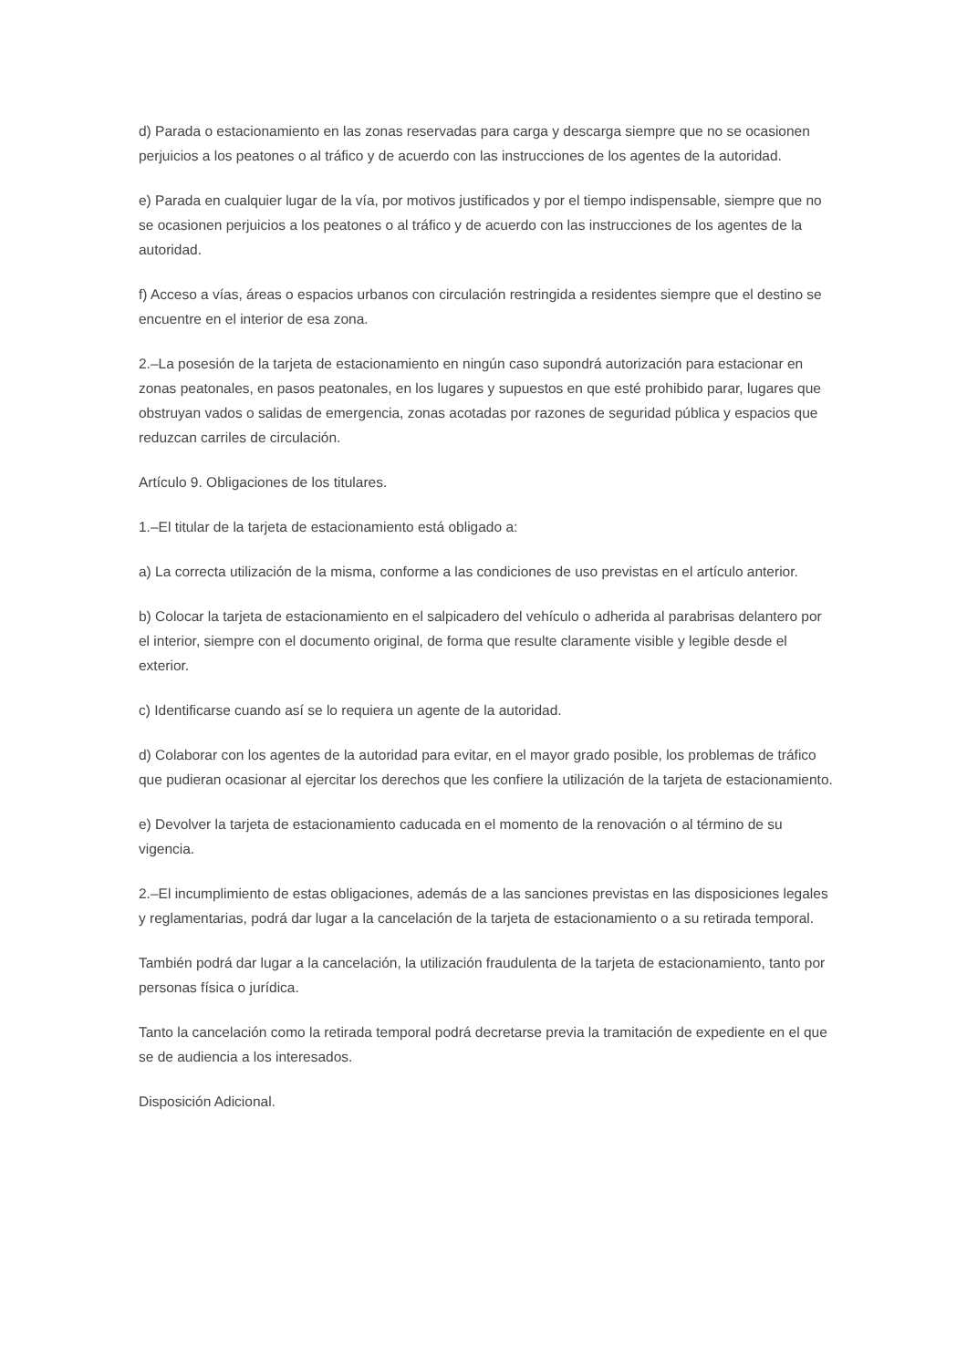d) Parada o estacionamiento en las zonas reservadas para carga y descarga siempre que no se ocasionen perjuicios a los peatones o al tráfico y de acuerdo con las instrucciones de los agentes de la autoridad.
e) Parada en cualquier lugar de la vía, por motivos justificados y por el tiempo indispensable, siempre que no se ocasionen perjuicios a los peatones o al tráfico y de acuerdo con las instrucciones de los agentes de la autoridad.
f) Acceso a vías, áreas o espacios urbanos con circulación restringida a residentes siempre que el destino se encuentre en el interior de esa zona.
2.–La posesión de la tarjeta de estacionamiento en ningún caso supondrá autorización para estacionar en zonas peatonales, en pasos peatonales, en los lugares y supuestos en que esté prohibido parar, lugares que obstruyan vados o salidas de emergencia, zonas acotadas por razones de seguridad pública y espacios que reduzcan carriles de circulación.
Artículo 9. Obligaciones de los titulares.
1.–El titular de la tarjeta de estacionamiento está obligado a:
a) La correcta utilización de la misma, conforme a las condiciones de uso previstas en el artículo anterior.
b) Colocar la tarjeta de estacionamiento en el salpicadero del vehículo o adherida al parabrisas delantero por el interior, siempre con el documento original, de forma que resulte claramente visible y legible desde el exterior.
c) Identificarse cuando así se lo requiera un agente de la autoridad.
d) Colaborar con los agentes de la autoridad para evitar, en el mayor grado posible, los problemas de tráfico que pudieran ocasionar al ejercitar los derechos que les confiere la utilización de la tarjeta de estacionamiento.
e) Devolver la tarjeta de estacionamiento caducada en el momento de la renovación o al término de su vigencia.
2.–El incumplimiento de estas obligaciones, además de a las sanciones previstas en las disposiciones legales y reglamentarias, podrá dar lugar a la cancelación de la tarjeta de estacionamiento o a su retirada temporal.
También podrá dar lugar a la cancelación, la utilización fraudulenta de la tarjeta de estacionamiento, tanto por personas física o jurídica.
Tanto la cancelación como la retirada temporal podrá decretarse previa la tramitación de expediente en el que se de audiencia a los interesados.
Disposición Adicional.